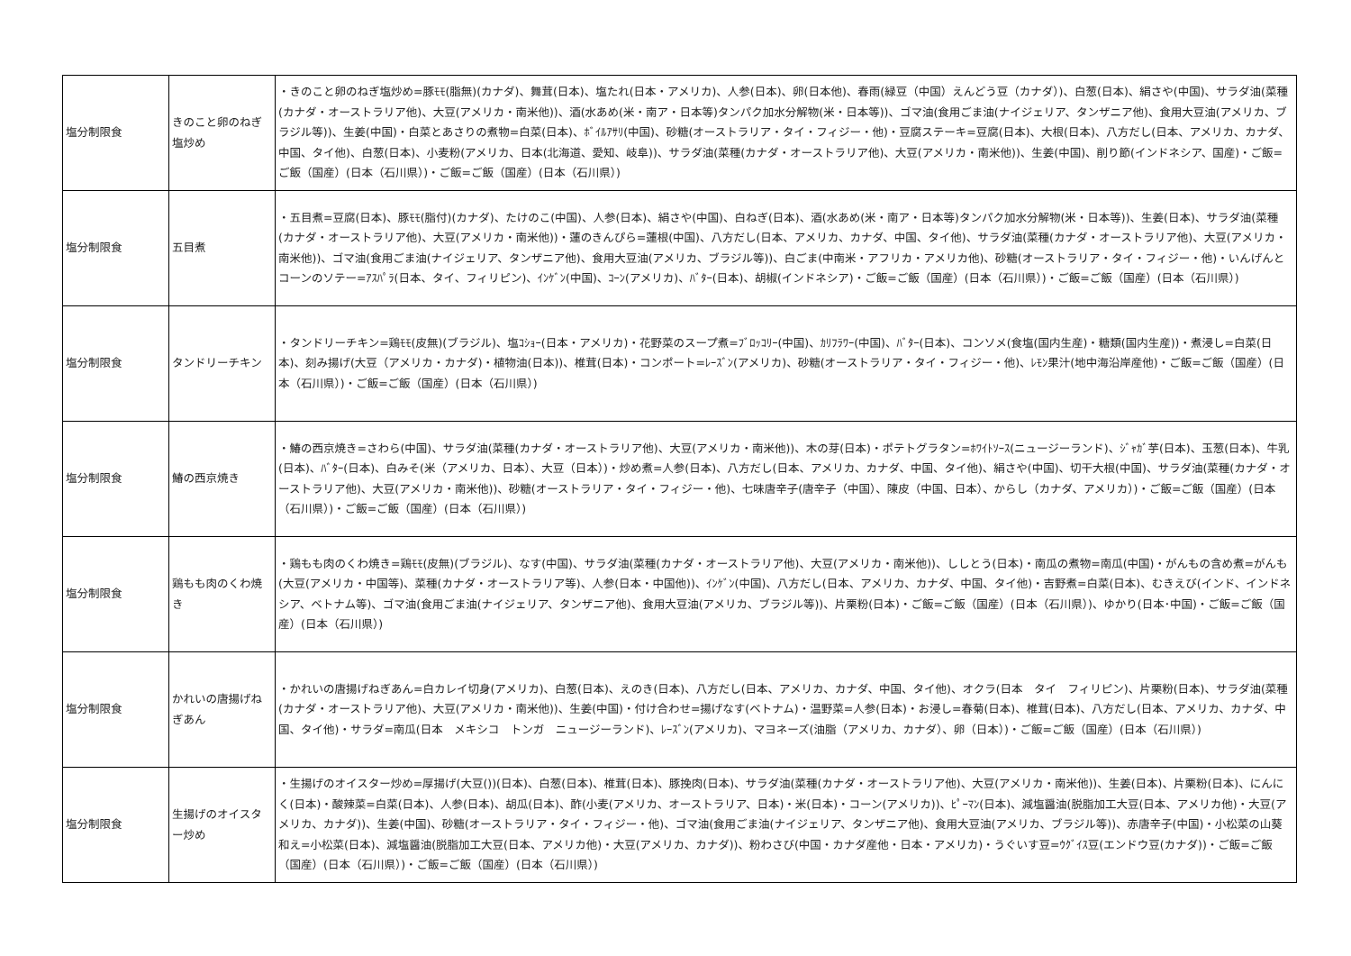| 塩分制限食 | きのこと卵のねぎ塩炒め | ・きのこと卵のねぎ塩炒め=豚ﾓﾓ(脂無)(カナダ)、舞茸(日本)、塩たれ(日本・アメリカ)、人参(日本)、卵(日本他)、春雨(緑豆（中国）えんどう豆（カナダ）)、白葱(日本)、絹さや(中国)、サラダ油(菜種(カナダ・オーストラリア他)、大豆(アメリカ・南米他))、酒(水あめ(米・南ア・日本等)タンパク加水分解物(米・日本等))、ゴマ油(食用ごま油(ナイジェリア、タンザニア他)、食用大豆油(アメリカ、ブラジル等))、生姜(中国)・白菜とあさりの煮物=白菜(日本)、ﾎﾞｲﾙｱｻﾘ(中国)、砂糖(オーストラリア・タイ・フィジー・他)・豆腐ステーキ=豆腐(日本)、大根(日本)、八方だし(日本、アメリカ、カナダ、中国、タイ他)、白葱(日本)、小麦粉(アメリカ、日本(北海道、愛知、岐阜))、サラダ油(菜種(カナダ・オーストラリア他)、大豆(アメリカ・南米他))、生姜(中国)、削り節(インドネシア、国産)・ご飯=ご飯（国産）(日本（石川県）)・ご飯=ご飯（国産）(日本（石川県）) |
| 塩分制限食 | 五目煮 | ・五目煮=豆腐(日本)、豚ﾓﾓ(脂付)(カナダ)、たけのこ(中国)、人参(日本)、絹さや(中国)、白ねぎ(日本)、酒(水あめ(米・南ア・日本等)タンパク加水分解物(米・日本等))、生姜(日本)、サラダ油(菜種(カナダ・オーストラリア他)、大豆(アメリカ・南米他))・蓮のきんぴら=蓮根(中国)、八方だし(日本、アメリカ、カナダ、中国、タイ他)、サラダ油(菜種(カナダ・オーストラリア他)、大豆(アメリカ・南米他))、ゴマ油(食用ごま油(ナイジェリア、タンザニア他)、食用大豆油(アメリカ、ブラジル等))、白ごま(中南米・アフリカ・アメリカ他)、砂糖(オーストラリア・タイ・フィジー・他)・いんげんとコーンのソテー=ｱｽﾊﾟﾗ(日本、タイ、フィリピン)、ｲﾝｹﾞﾝ(中国)、ｺｰﾝ(アメリカ)、ﾊﾞﾀｰ(日本)、胡椒(インドネシア)・ご飯=ご飯（国産）(日本（石川県）)・ご飯=ご飯（国産）(日本（石川県）) |
| 塩分制限食 | タンドリーチキン | ・タンドリーチキン=鶏ﾓﾓ(皮無)(ブラジル)、塩ｺｼｮｰ(日本・アメリカ)・花野菜のスープ煮=ﾌﾞﾛｯｺﾘｰ(中国)、ｶﾘﾌﾗﾜｰ(中国)、ﾊﾞﾀｰ(日本)、コンソメ(食塩(国内生産)・糖類(国内生産))・煮浸し=白菜(日本)、刻み揚げ(大豆（アメリカ・カナダ)・植物油(日本))、椎茸(日本)・コンポート=ﾚｰｽﾞﾝ(アメリカ)、砂糖(オーストラリア・タイ・フィジー・他)、ﾚﾓﾝ果汁(地中海沿岸産他)・ご飯=ご飯（国産）(日本（石川県）)・ご飯=ご飯（国産）(日本（石川県）) |
| 塩分制限食 | 鰆の西京焼き | ・鰆の西京焼き=さわら(中国)、サラダ油(菜種(カナダ・オーストラリア他)、大豆(アメリカ・南米他))、木の芽(日本)・ポテトグラタン=ﾎﾜｲﾄｿｰｽ(ニュージーランド)、ｼﾞｬｶﾞ芋(日本)、玉葱(日本)、牛乳(日本)、ﾊﾞﾀｰ(日本)、白みそ(米（アメリカ、日本）、大豆（日本）)・炒め煮=人参(日本)、八方だし(日本、アメリカ、カナダ、中国、タイ他)、絹さや(中国)、切干大根(中国)、サラダ油(菜種(カナダ・オーストラリア他)、大豆(アメリカ・南米他))、砂糖(オーストラリア・タイ・フィジー・他)、七味唐辛子(唐辛子（中国）、陳皮（中国、日本）、からし（カナダ、アメリカ）)・ご飯=ご飯（国産）(日本（石川県）)・ご飯=ご飯（国産）(日本（石川県）) |
| 塩分制限食 | 鶏もも肉のくわ焼き | ・鶏もも肉のくわ焼き=鶏ﾓﾓ(皮無)(ブラジル)、なす(中国)、サラダ油(菜種(カナダ・オーストラリア他)、大豆(アメリカ・南米他))、ししとう(日本)・南瓜の煮物=南瓜(中国)・がんもの含め煮=がんも(大豆(アメリカ・中国等)、菜種(カナダ・オーストラリア等)、人参(日本・中国他))、ｲﾝｹﾞﾝ(中国)、八方だし(日本、アメリカ、カナダ、中国、タイ他)・吉野煮=白菜(日本)、むきえび(インド、インドネシア、ベトナム等)、ゴマ油(食用ごま油(ナイジェリア、タンザニア他)、食用大豆油(アメリカ、ブラジル等))、片栗粉(日本)・ご飯=ご飯（国産）(日本（石川県）)、ゆかり(日本･中国)・ご飯=ご飯（国産）(日本（石川県）) |
| 塩分制限食 | かれいの唐揚げねぎあん | ・かれいの唐揚げねぎあん=白カレイ切身(アメリカ)、白葱(日本)、えのき(日本)、八方だし(日本、アメリカ、カナダ、中国、タイ他)、オクラ(日本 タイ フィリピン)、片栗粉(日本)、サラダ油(菜種(カナダ・オーストラリア他)、大豆(アメリカ・南米他))、生姜(中国)・付け合わせ=揚げなす(ベトナム)・温野菜=人参(日本)・お浸し=春菊(日本)、椎茸(日本)、八方だし(日本、アメリカ、カナダ、中国、タイ他)・サラダ=南瓜(日本 メキシコ トンガ ニュージーランド)、ﾚｰｽﾞﾝ(アメリカ)、マヨネーズ(油脂（アメリカ、カナダ）、卵（日本）)・ご飯=ご飯（国産）(日本（石川県）) |
| 塩分制限食 | 生揚げのオイスター炒め | ・生揚げのオイスター炒め=厚揚げ(大豆())(日本)、白葱(日本)、椎茸(日本)、豚挽肉(日本)、サラダ油(菜種(カナダ・オーストラリア他)、大豆(アメリカ・南米他))、生姜(日本)、片栗粉(日本)、にんにく(日本)・酸辣菜=白菜(日本)、人参(日本)、胡瓜(日本)、酢(小麦(アメリカ、オーストラリア、日本)・米(日本)・コーン(アメリカ))、ﾋﾟｰﾏﾝ(日本)、減塩醤油(脱脂加工大豆(日本、アメリカ他)・大豆(アメリカ、カナダ))、生姜(中国)、砂糖(オーストラリア・タイ・フィジー・他)、ゴマ油(食用ごま油(ナイジェリア、タンザニア他)、食用大豆油(アメリカ、ブラジル等))、赤唐辛子(中国)・小松菜の山葵和え=小松菜(日本)、減塩醤油(脱脂加工大豆(日本、アメリカ他)・大豆(アメリカ、カナダ))、粉わさび(中国・カナダ産他・日本・アメリカ)・うぐいす豆=ｳｸﾞｲｽ豆(エンドウ豆(カナダ))・ご飯=ご飯（国産）(日本（石川県）)・ご飯=ご飯（国産）(日本（石川県）) |